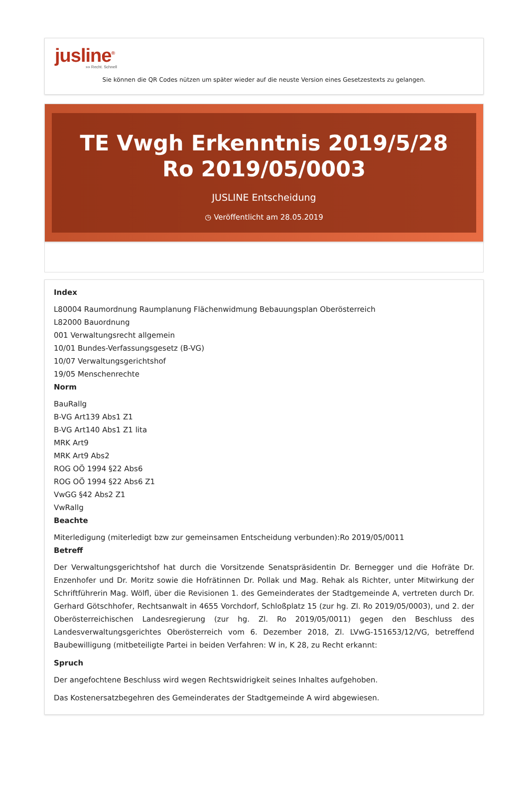jusline<sup>®</sup>
»» Recht. Schnell
Sie können die QR Codes nützen um später wieder auf die neuste Version eines Gesetzestexts zu gelangen.
TE Vwgh Erkenntnis 2019/5/28 Ro 2019/05/0003
JUSLINE Entscheidung
◷ Veröffentlicht am 28.05.2019
Index
L80004 Raumordnung Raumplanung Flächenwidmung Bebauungsplan Oberösterreich
L82000 Bauordnung
001 Verwaltungsrecht allgemein
10/01 Bundes-Verfassungsgesetz (B-VG)
10/07 Verwaltungsgerichtshof
19/05 Menschenrechte
Norm
BauRallg
B-VG Art139 Abs1 Z1
B-VG Art140 Abs1 Z1 lita
MRK Art9
MRK Art9 Abs2
ROG OÖ 1994 §22 Abs6
ROG OÖ 1994 §22 Abs6 Z1
VwGG §42 Abs2 Z1
VwRallg
Beachte
Miterledigung (miterledigt bzw zur gemeinsamen Entscheidung verbunden):Ro 2019/05/0011
Betreff
Der Verwaltungsgerichtshof hat durch die Vorsitzende Senatspräsidentin Dr. Bernegger und die Hofräte Dr. Enzenhofer und Dr. Moritz sowie die Hofrätinnen Dr. Pollak und Mag. Rehak als Richter, unter Mitwirkung der Schriftführerin Mag. Wölfl, über die Revisionen 1. des Gemeinderates der Stadtgemeinde A, vertreten durch Dr. Gerhard Götschhofer, Rechtsanwalt in 4655 Vorchdorf, Schloßplatz 15 (zur hg. Zl. Ro 2019/05/0003), und 2. der Oberösterreichischen Landesregierung (zur hg. Zl. Ro 2019/05/0011) gegen den Beschluss des Landesverwaltungsgerichtes Oberösterreich vom 6. Dezember 2018, Zl. LVwG-151653/12/VG, betreffend Baubewilligung (mitbeteiligte Partei in beiden Verfahren: W in, K 28, zu Recht erkannt:
Spruch
Der angefochtene Beschluss wird wegen Rechtswidrigkeit seines Inhaltes aufgehoben.
Das Kostenersatzbegehren des Gemeinderates der Stadtgemeinde A wird abgewiesen.